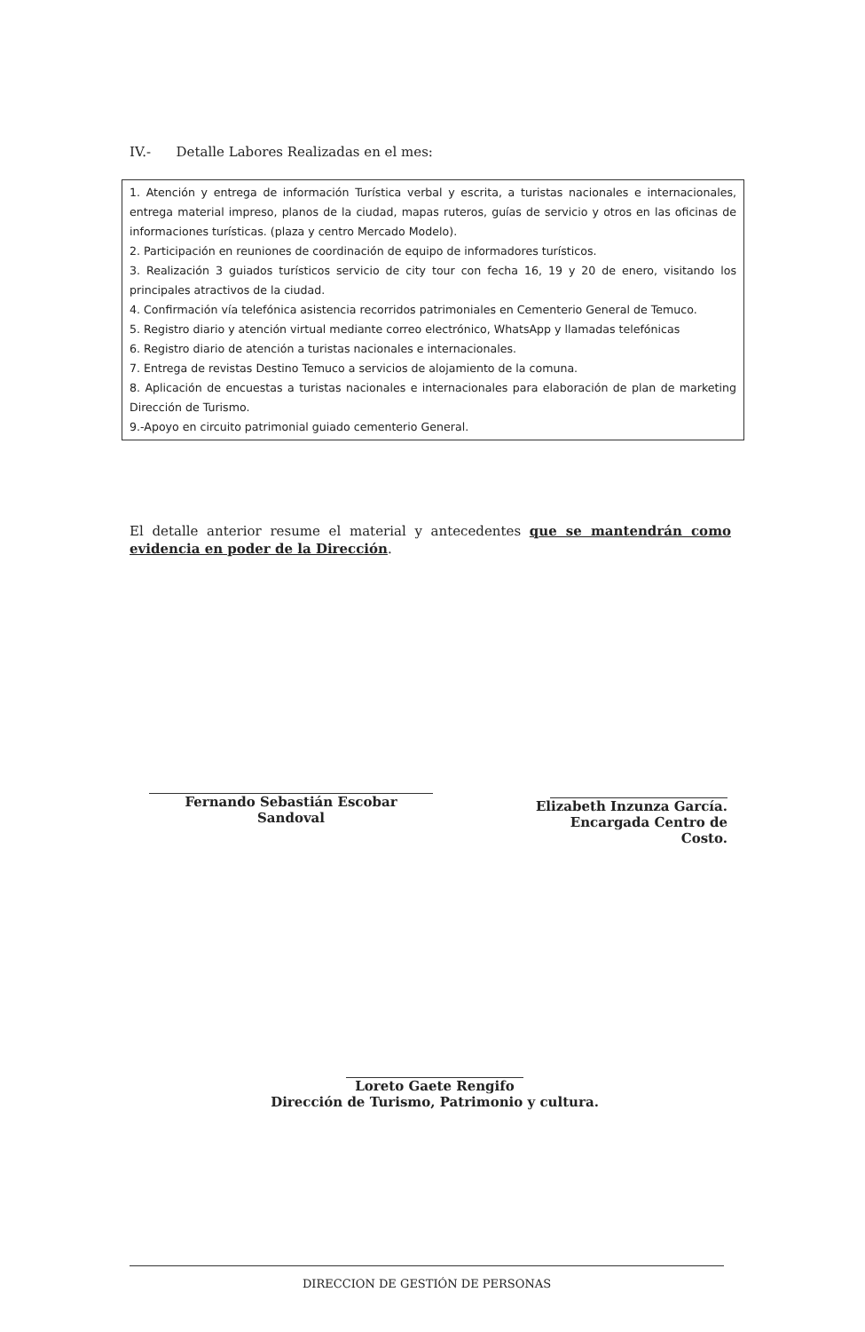IV.- Detalle Labores Realizadas en el mes:
1. Atención y entrega de información Turística verbal y escrita, a turistas nacionales e internacionales, entrega material impreso, planos de la ciudad, mapas ruteros, guías de servicio y otros en las oficinas de informaciones turísticas. (plaza y centro Mercado Modelo).
2. Participación en reuniones de coordinación de equipo de informadores turísticos.
3. Realización 3 guiados turísticos servicio de city tour con fecha 16, 19 y 20 de enero, visitando los principales atractivos de la ciudad.
4. Confirmación vía telefónica asistencia recorridos patrimoniales en Cementerio General de Temuco.
5. Registro diario y atención virtual mediante correo electrónico, WhatsApp y llamadas telefónicas
6. Registro diario de atención a turistas nacionales e internacionales.
7. Entrega de revistas Destino Temuco a servicios de alojamiento de la comuna.
8. Aplicación de encuestas a turistas nacionales e internacionales para elaboración de plan de marketing Dirección de Turismo.
9.-Apoyo en circuito patrimonial guiado cementerio General.
El detalle anterior resume el material y antecedentes que se mantendrán como evidencia en poder de la Dirección.
Fernando Sebastián Escobar Sandoval
Elizabeth Inzunza García.
Encargada Centro de Costo.
Loreto Gaete Rengifo
Dirección de Turismo, Patrimonio y cultura.
DIRECCION DE GESTIÓN DE PERSONAS